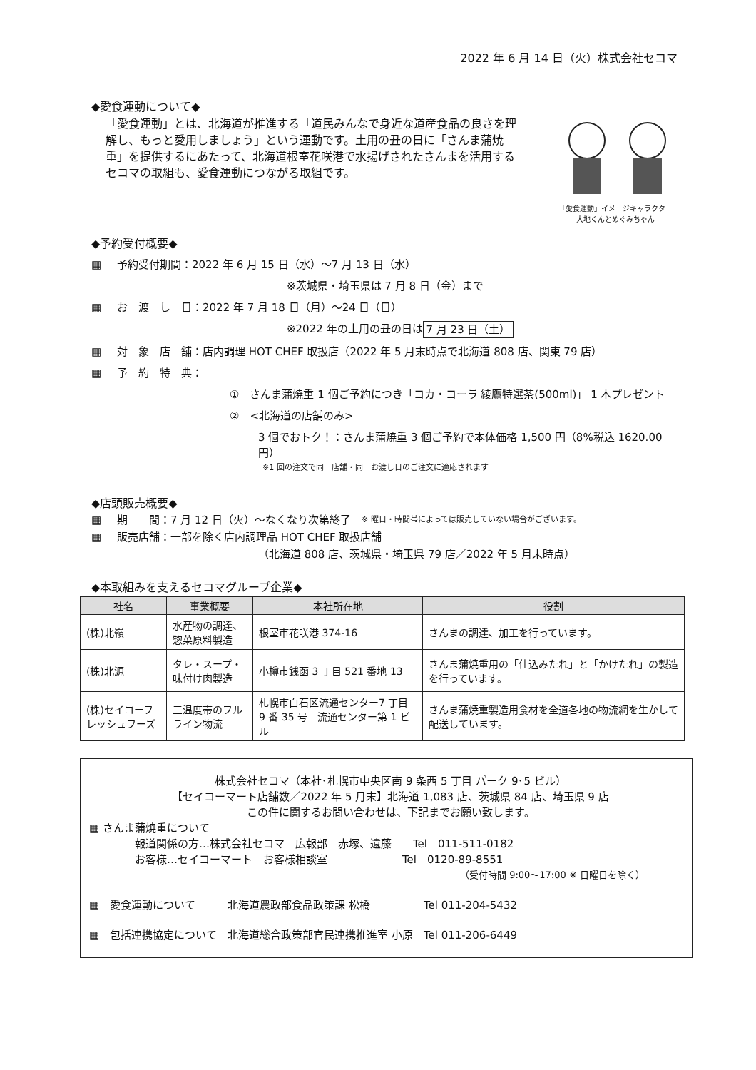2022 年 6 月 14 日（火）株式会社セコマ
◆愛食運動について◆
「愛食運動」とは、北海道が推進する「道民みんなで身近な道産食品の良さを理解し、もっと愛用しましょう」という運動です。土用の丑の日に「さんま蒲焼重」を提供するにあたって、北海道根室花咲港で水揚げされたさんまを活用するセコマの取組も、愛食運動につながる取組です。
「愛食運動」イメージキャラクター
大地くんとめぐみちゃん
◆予約受付概要◆
▦ 予約受付期間：2022 年 6 月 15 日（水）～7 月 13 日（水）
※茨城県・埼玉県は 7 月 8 日（金）まで
▦ お　渡　し　日：2022 年 7 月 18 日（月）～24 日（日）
※2022 年の土用の丑の日は 7 月 23 日（土）
▦ 対　象　店　舗：店内調理 HOT CHEF 取扱店（2022 年 5 月末時点で北海道 808 店、関東 79 店）
▦ 予　約　特　典：
①　さんま蒲焼重 1 個ご予約につき「コカ・コーラ 綾鷹特選茶(500ml)」 1 本プレゼント
②　<北海道の店舗のみ>
3 個でおトク！：さんま蒲焼重 3 個ご予約で本体価格 1,500 円（8%税込 1620.00 円）
※1 回の注文で同一店舗・同一お渡し日のご注文に適応されます
◆店頭販売概要◆
▦ 期　　間：7 月 12 日（火）～なくなり次第終了　※ 曜日・時間帯によっては販売していない場合がございます。
▦ 販売店舗：一部を除く店内調理品 HOT CHEF 取扱店舗
（北海道 808 店、茨城県・埼玉県 79 店／2022 年 5 月末時点）
◆本取組みを支えるセコマグループ企業◆
| 社名 | 事業概要 | 本社所在地 | 役割 |
| --- | --- | --- | --- |
| (株)北嶺 | 水産物の調達、惣菜原料製造 | 根室市花咲港 374-16 | さんまの調達、加工を行っています。 |
| (株)北源 | タレ・スープ・味付け肉製造 | 小樽市銭函 3 丁目 521 番地 13 | さんま蒲焼重用の「仕込みたれ」と「かけたれ」の製造を行っています。 |
| (株)セイコーフレッシュフーズ | 三温度帯のフルライン物流 | 札幌市白石区流通センター7 丁目 9 番 35 号 流通センター第 1 ビル | さんま蒲焼重製造用食材を全道各地の物流網を生かして配送しています。 |
株式会社セコマ（本社･札幌市中央区南 9 条西 5 丁目 パーク 9･5 ビル）
【セイコーマート店舗数／2022 年 5 月末】北海道 1,083 店、茨城県 84 店、埼玉県 9 店
この件に関するお問い合わせは、下記までお願い致します。
▦ さんま蒲焼重について
報道関係の方…株式会社セコマ　広報部　赤塚、遠藤　　Tel　011-511-0182
お客様…セイコーマート　お客様相談室　　　　　　　Tel　0120-89-8551
（受付時間 9:00～17:00 ※ 日曜日を除く）
▦　愛食運動について　　　北海道農政部食品政策課 松橋　　　　　Tel 011-204-5432
▦　包括連携協定について　北海道総合政策部官民連携推進室 小原　Tel 011-206-6449